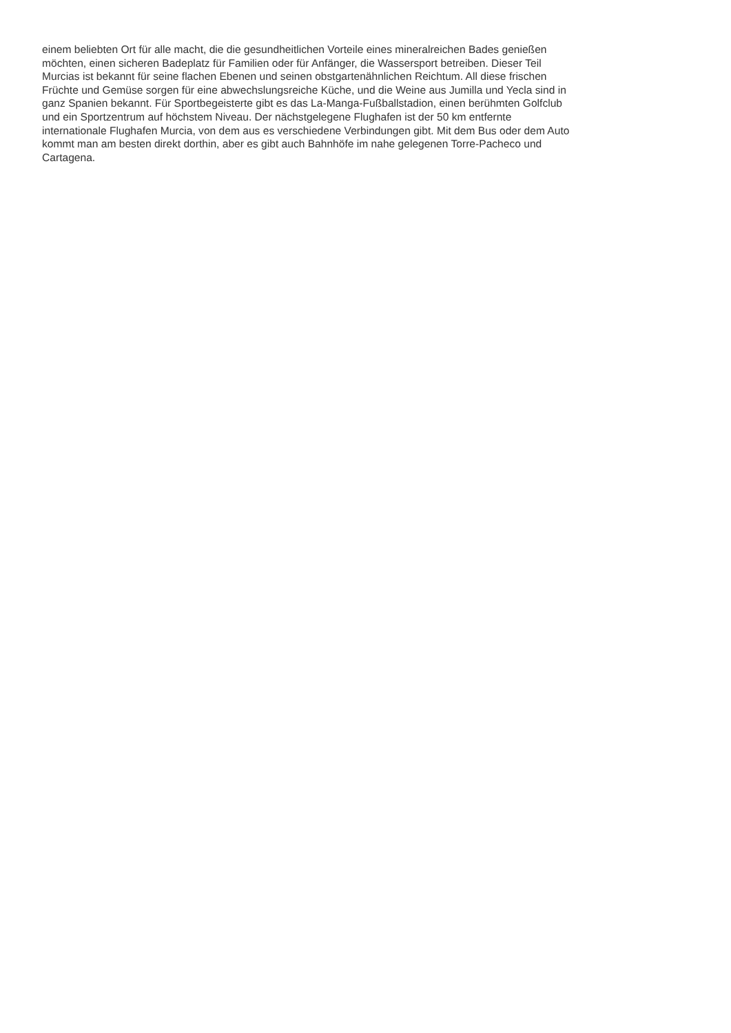einem beliebten Ort für alle macht, die die gesundheitlichen Vorteile eines mineralreichen Bades genießen
möchten, einen sicheren Badeplatz für Familien oder für Anfänger, die Wassersport betreiben. Dieser Teil
Murcias ist bekannt für seine flachen Ebenen und seinen obstgartenähnlichen Reichtum. All diese frischen
Früchte und Gemüse sorgen für eine abwechslungsreiche Küche, und die Weine aus Jumilla und Yecla sind in
ganz Spanien bekannt. Für Sportbegeisterte gibt es das La-Manga-Fußballstadion, einen berühmten Golfclub
und ein Sportzentrum auf höchstem Niveau. Der nächstgelegene Flughafen ist der 50 km entfernte
internationale Flughafen Murcia, von dem aus es verschiedene Verbindungen gibt. Mit dem Bus oder dem Auto
kommt man am besten direkt dorthin, aber es gibt auch Bahnhöfe im nahe gelegenen Torre-Pacheco und
Cartagena.